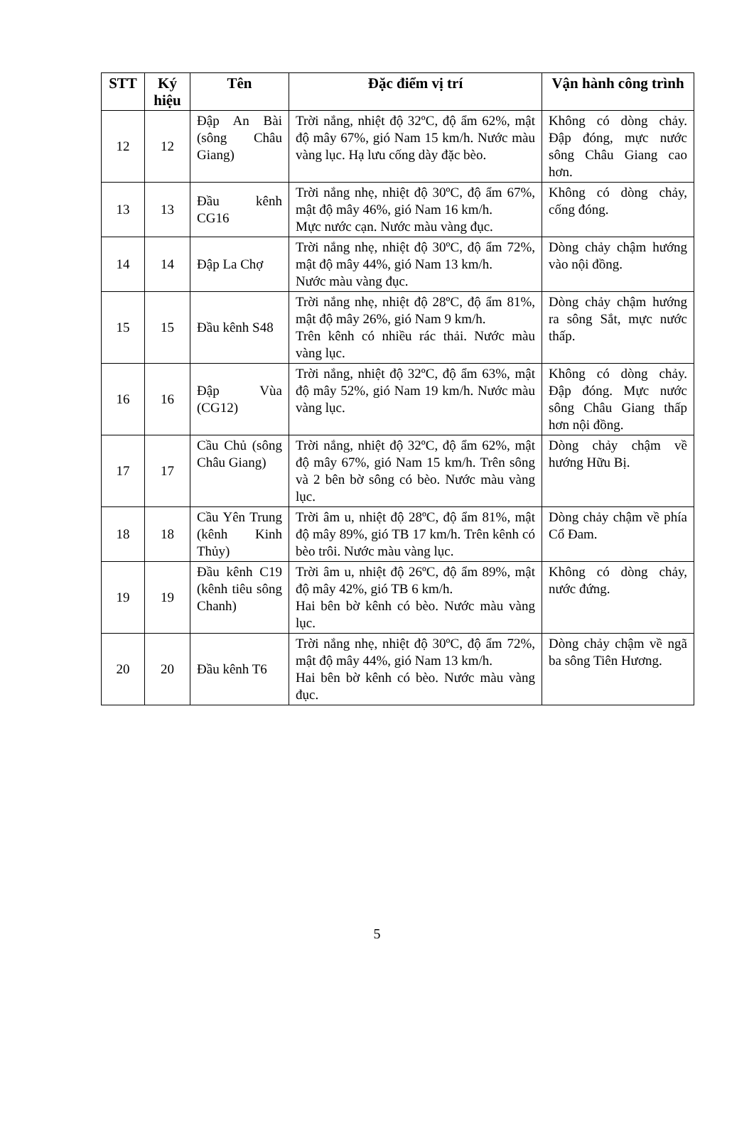| STT | Ký hiệu | Tên | Đặc điểm vị trí | Vận hành công trình |
| --- | --- | --- | --- | --- |
| 12 | 12 | Đập An Bài (sông Châu Giang) | Trời nắng, nhiệt độ 32ºC, độ ẩm 62%, mật độ mây 67%, gió Nam 15 km/h. Nước màu vàng lục. Hạ lưu cống dày đặc bèo. | Không có dòng chảy. Đập đóng, mực nước sông Châu Giang cao hơn. |
| 13 | 13 | Đầu kênh CG16 | Trời nắng nhẹ, nhiệt độ 30ºC, độ ẩm 67%, mật độ mây 46%, gió Nam 16 km/h. Mực nước cạn. Nước màu vàng đục. | Không có dòng chảy, cống đóng. |
| 14 | 14 | Đập La Chợ | Trời nắng nhẹ, nhiệt độ 30ºC, độ ẩm 72%, mật độ mây 44%, gió Nam 13 km/h. Nước màu vàng đục. | Dòng chảy chậm hướng vào nội đồng. |
| 15 | 15 | Đầu kênh S48 | Trời nắng nhẹ, nhiệt độ 28ºC, độ ẩm 81%, mật độ mây 26%, gió Nam 9 km/h. Trên kênh có nhiều rác thải. Nước màu vàng lục. | Dòng chảy chậm hướng ra sông Sắt, mực nước thấp. |
| 16 | 16 | Đập Vùa (CG12) | Trời nắng, nhiệt độ 32ºC, độ ẩm 63%, mật độ mây 52%, gió Nam 19 km/h. Nước màu vàng lục. | Không có dòng chảy. Đập đóng. Mực nước sông Châu Giang thấp hơn nội đồng. |
| 17 | 17 | Cầu Chủ (sông Châu Giang) | Trời nắng, nhiệt độ 32ºC, độ ẩm 62%, mật độ mây 67%, gió Nam 15 km/h. Trên sông và 2 bên bờ sông có bèo. Nước màu vàng lục. | Dòng chảy chậm về hướng Hữu Bị. |
| 18 | 18 | Cầu Yên Trung (kênh Kinh Thủy) | Trời âm u, nhiệt độ 28ºC, độ ẩm 81%, mật độ mây 89%, gió TB 17 km/h. Trên kênh có bèo trôi. Nước màu vàng lục. | Dòng chảy chậm về phía Cổ Đam. |
| 19 | 19 | Đầu kênh C19 (kênh tiêu sông Chanh) | Trời âm u, nhiệt độ 26ºC, độ ẩm 89%, mật độ mây 42%, gió TB 6 km/h. Hai bên bờ kênh có bèo. Nước màu vàng lục. | Không có dòng chảy, nước đứng. |
| 20 | 20 | Đầu kênh T6 | Trời nắng nhẹ, nhiệt độ 30ºC, độ ẩm 72%, mật độ mây 44%, gió Nam 13 km/h. Hai bên bờ kênh có bèo. Nước màu vàng đục. | Dòng chảy chậm về ngã ba sông Tiên Hương. |
5